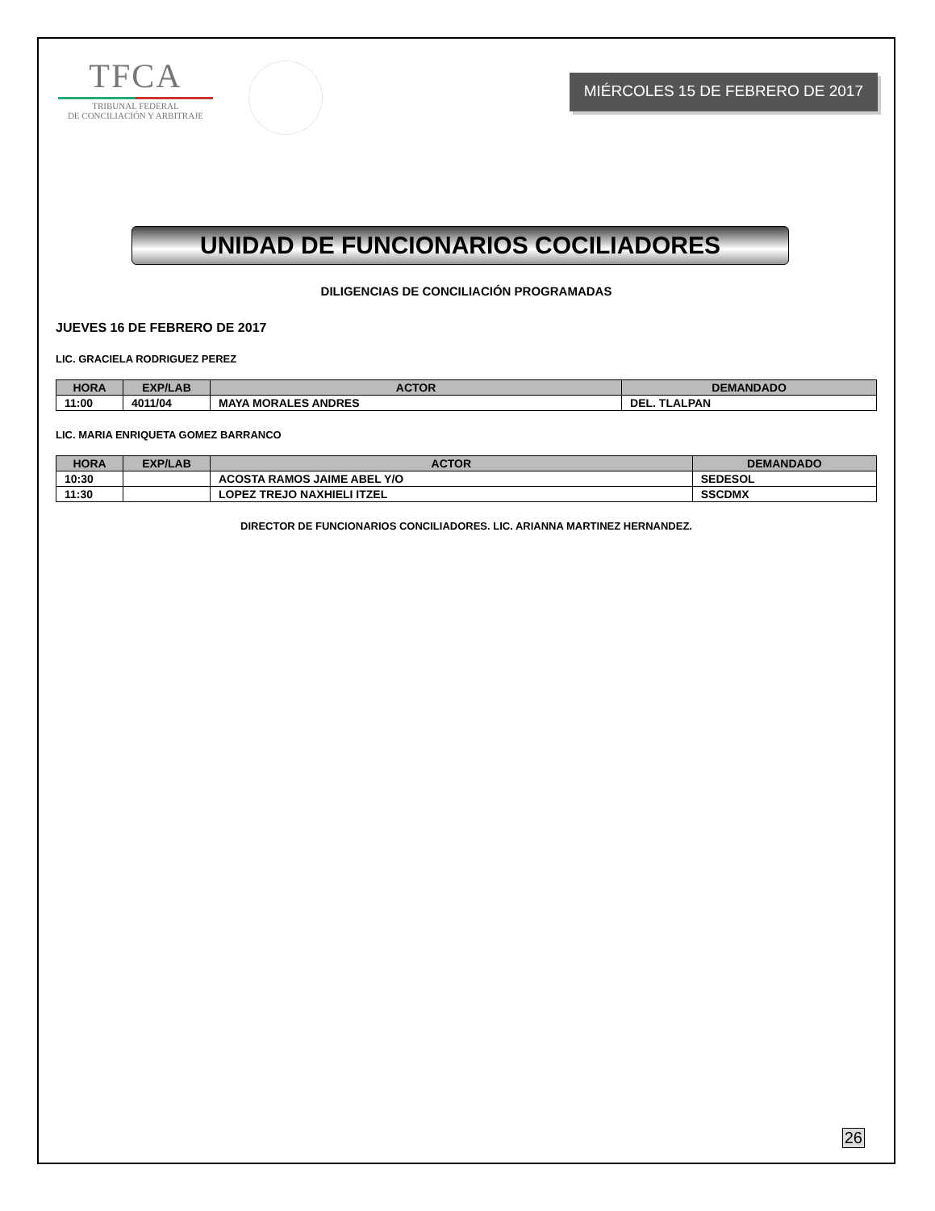TFCA
TRIBUNAL FEDERAL
DE CONCILIACIÓN Y ARBITRAJE
MIÉRCOLES 15 DE FEBRERO DE 2017
UNIDAD DE FUNCIONARIOS COCILIADORES
DILIGENCIAS DE CONCILIACIÓN PROGRAMADAS
JUEVES 16 DE FEBRERO DE 2017
LIC. GRACIELA RODRIGUEZ PEREZ
| HORA | EXP/LAB | ACTOR | DEMANDADO |
| --- | --- | --- | --- |
| 11:00 | 4011/04 | MAYA MORALES ANDRES | DEL. TLALPAN |
LIC. MARIA ENRIQUETA GOMEZ BARRANCO
| HORA | EXP/LAB | ACTOR | DEMANDADO |
| --- | --- | --- | --- |
| 10:30 | | ACOSTA RAMOS JAIME ABEL Y/O | SEDESOL |
| 11:30 | | LOPEZ TREJO NAXHIELI ITZEL | SSCDMX |
DIRECTOR DE FUNCIONARIOS CONCILIADORES. LIC. ARIANNA MARTINEZ HERNANDEZ.
26